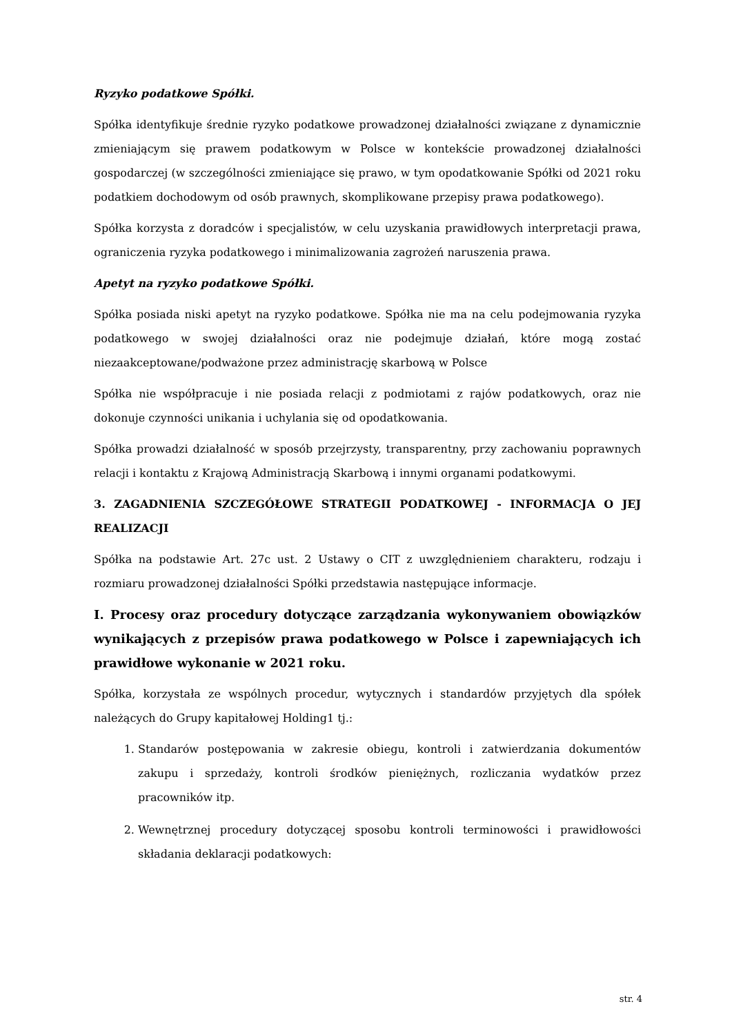Ryzyko podatkowe Spółki.
Spółka identyfikuje średnie ryzyko podatkowe prowadzonej działalności związane z dynamicznie zmieniającym się prawem podatkowym w Polsce w kontekście prowadzonej działalności gospodarczej (w szczególności zmieniające się prawo, w tym opodatkowanie Spółki od 2021 roku podatkiem dochodowym od osób prawnych, skomplikowane przepisy prawa podatkowego).
Spółka korzysta z doradców i specjalistów, w celu uzyskania prawidłowych interpretacji prawa, ograniczenia ryzyka podatkowego i minimalizowania zagrożeń naruszenia prawa.
Apetyt na ryzyko podatkowe Spółki.
Spółka posiada niski apetyt na ryzyko podatkowe. Spółka nie ma na celu podejmowania ryzyka podatkowego w swojej działalności oraz nie podejmuje działań, które mogą zostać niezaakceptowane/podważone przez administrację skarbową w Polsce
Spółka nie współpracuje i nie posiada relacji z podmiotami z rajów podatkowych, oraz nie dokonuje czynności unikania i uchylania się od opodatkowania.
Spółka prowadzi działalność w sposób przejrzysty, transparentny, przy zachowaniu poprawnych relacji i kontaktu z Krajową Administracją Skarbową i innymi organami podatkowymi.
3. ZAGADNIENIA SZCZEGÓŁOWE STRATEGII PODATKOWEJ - INFORMACJA O JEJ REALIZACJI
Spółka na podstawie Art. 27c ust. 2 Ustawy o CIT z uwzględnieniem charakteru, rodzaju i rozmiaru prowadzonej działalności Spółki przedstawia następujące informacje.
I. Procesy oraz procedury dotyczące zarządzania wykonywaniem obowiązków wynikających z przepisów prawa podatkowego w Polsce i zapewniających ich prawidłowe wykonanie w 2021 roku.
Spółka, korzystała ze wspólnych procedur, wytycznych i standardów przyjętych dla spółek należących do Grupy kapitałowej Holding1 tj.:
1. Standarów postępowania w zakresie obiegu, kontroli i zatwierdzania dokumentów zakupu i sprzedaży, kontroli środków pieniężnych, rozliczania wydatków przez pracowników itp.
2. Wewnętrznej procedury dotyczącej sposobu kontroli terminowości i prawidłowości składania deklaracji podatkowych:
str. 4